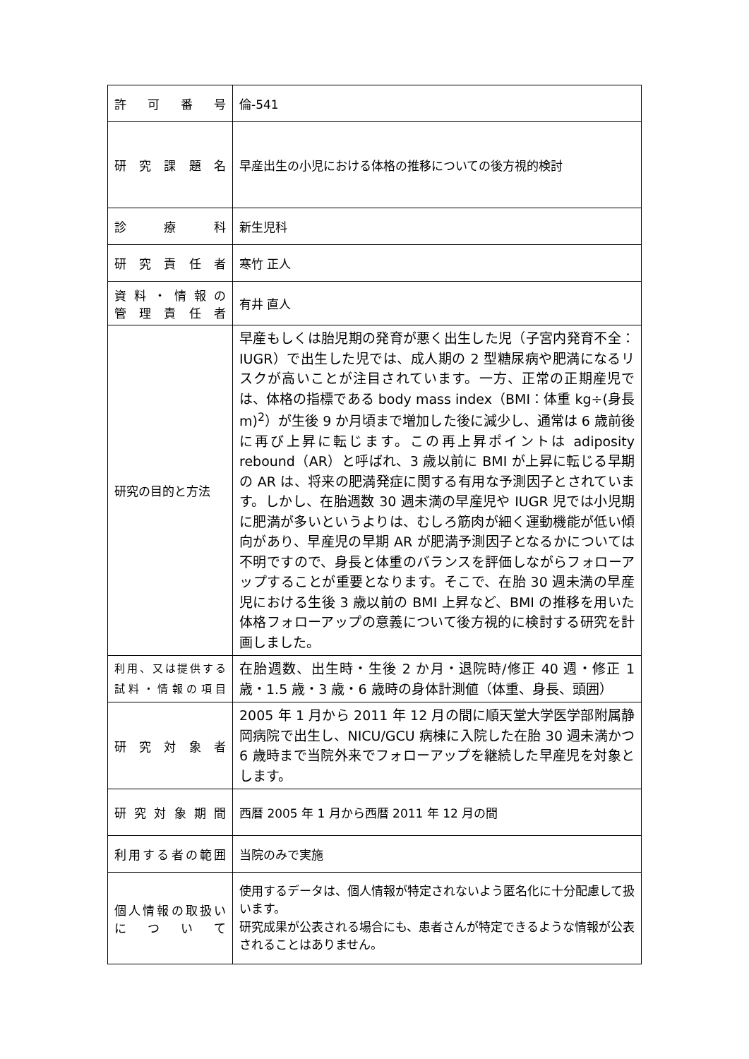| 許 可 番 号 | 倫-541 |
| 研 究 課 題 名 | 早産出生の小児における体格の推移についての後方視的検討 |
| 診 療 科 | 新生児科 |
| 研 究 責 任 者 | 寒竹 正人 |
| 資 料 ・ 情 報 の 管 理 責 任 者 | 有井 直人 |
| 研究の目的と方法 | 早産もしくは胎児期の発育が悪く出生した児（子宮内発育不全：IUGR）で出生した児では、成人期の 2 型糖尿病や肥満になるリスクが高いことが注目されています。一方、正常の正期産児では、体格の指標である body mass index（BMI：体重 kg÷(身長 m)<sup>2</sup>）が生後 9 か月頃まで増加した後に減少し、通常は 6 歳前後に再び上昇に転じます。この再上昇ポイントは adiposity rebound（AR）と呼ばれ、3 歳以前に BMI が上昇に転じる早期の AR は、将来の肥満発症に関する有用な予測因子とされています。しかし、在胎週数 30 週未満の早産児や IUGR 児では小児期に肥満が多いというよりは、むしろ筋肉が細く運動機能が低い傾向があり、早産児の早期 AR が肥満予測因子となるかについては不明ですので、身長と体重のバランスを評価しながらフォローアップすることが重要となります。そこで、在胎 30 週未満の早産児における生後 3 歳以前の BMI 上昇など、BMI の推移を用いた体格フォローアップの意義について後方視的に検討する研究を計画しました。 |
| 利用、又は提供する 試料・情報の項目 | 在胎週数、出生時・生後 2 か月・退院時/修正 40 週・修正 1 歳・1.5 歳・3 歳・6 歳時の身体計測値（体重、身長、頭囲） |
| 研 究 対 象 者 | 2005 年 1 月から 2011 年 12 月の間に順天堂大学医学部附属静岡病院で出生し、NICU/GCU 病棟に入院した在胎 30 週未満かつ 6 歳時まで当院外来でフォローアップを継続した早産児を対象とします。 |
| 研 究 対 象 期 間 | 西暦 2005 年 1 月から西暦 2011 年 12 月の間 |
| 利用する者の範囲 | 当院のみで実施 |
| 個人情報の取扱い に つ い て | 使用するデータは、個人情報が特定されないよう匿名化に十分配慮して扱います。 研究成果が公表される場合にも、患者さんが特定できるような情報が公表されることはありません。 |